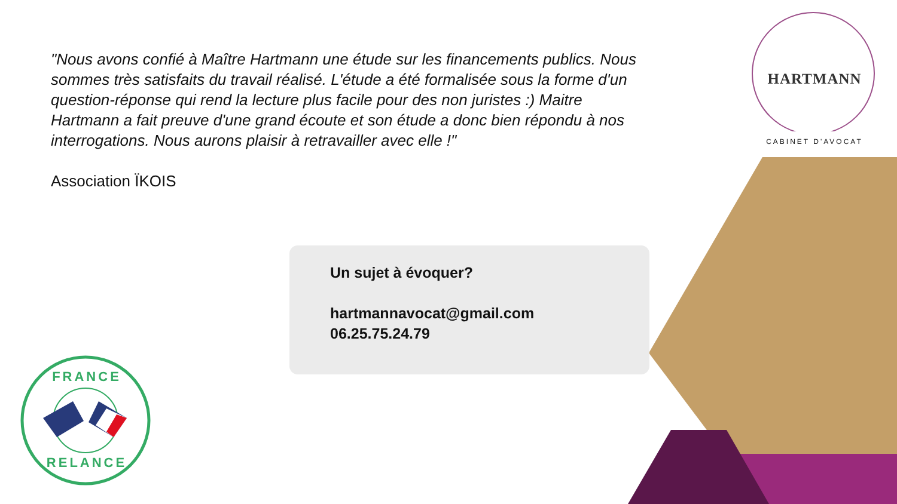"Nous avons confié à Maître Hartmann une étude sur les financements publics. Nous sommes très satisfaits du travail réalisé. L'étude a été formalisée sous la forme d'un question-réponse qui rend la lecture plus facile pour des non juristes :) Maitre Hartmann a fait preuve d'une grand écoute et son étude a donc bien répondu à nos interrogations. Nous aurons plaisir à retravailler avec elle !"
Association ÏKOIS
HARTMANN
CABINET D'AVOCAT
Un sujet à évoquer?
hartmannavocat@gmail.com
06.25.75.24.79
FRANCE
RELANCE